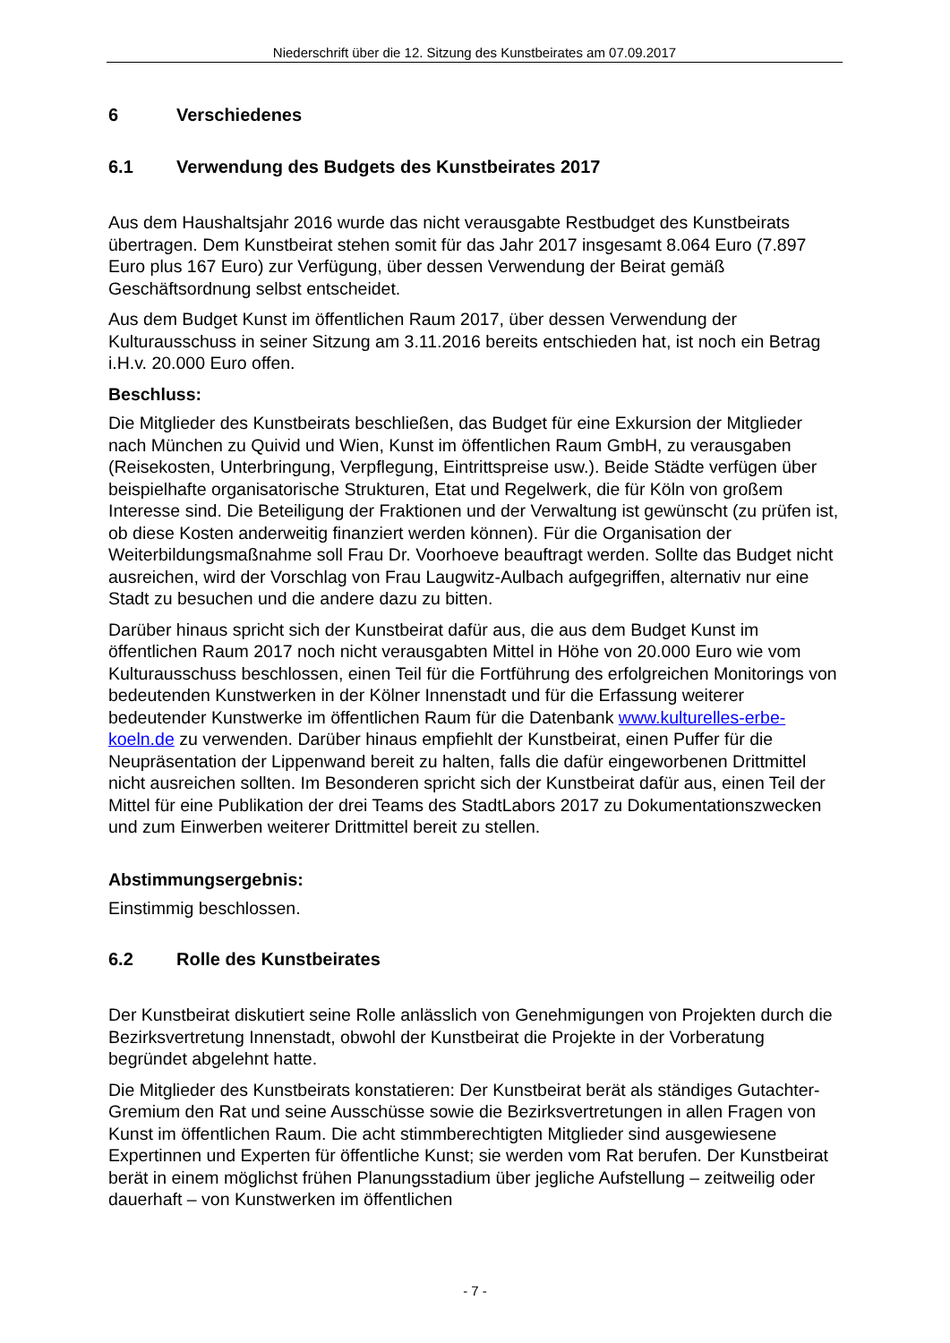Niederschrift über die 12. Sitzung des Kunstbeirates am 07.09.2017
6 Verschiedenes
6.1 Verwendung des Budgets des Kunstbeirates 2017
Aus dem Haushaltsjahr 2016 wurde das nicht verausgabte Restbudget des Kunstbeirats übertragen. Dem Kunstbeirat stehen somit für das Jahr 2017 insgesamt 8.064 Euro (7.897 Euro plus 167 Euro) zur Verfügung, über dessen Verwendung der Beirat gemäß Geschäftsordnung selbst entscheidet.
Aus dem Budget Kunst im öffentlichen Raum 2017, über dessen Verwendung der Kulturausschuss in seiner Sitzung am 3.11.2016 bereits entschieden hat, ist noch ein Betrag i.H.v. 20.000 Euro offen.
Beschluss:
Die Mitglieder des Kunstbeirats beschließen, das Budget für eine Exkursion der Mitglieder nach München zu Quivid und Wien, Kunst im öffentlichen Raum GmbH, zu verausgaben (Reisekosten, Unterbringung, Verpflegung, Eintrittspreise usw.). Beide Städte verfügen über beispielhafte organisatorische Strukturen, Etat und Regelwerk, die für Köln von großem Interesse sind. Die Beteiligung der Fraktionen und der Verwaltung ist gewünscht (zu prüfen ist, ob diese Kosten anderweitig finanziert werden können). Für die Organisation der Weiterbildungsmaßnahme soll Frau Dr. Voorhoeve beauftragt werden. Sollte das Budget nicht ausreichen, wird der Vorschlag von Frau Laugwitz-Aulbach aufgegriffen, alternativ nur eine Stadt zu besuchen und die andere dazu zu bitten.
Darüber hinaus spricht sich der Kunstbeirat dafür aus, die aus dem Budget Kunst im öffentlichen Raum 2017 noch nicht verausgabten Mittel in Höhe von 20.000 Euro wie vom Kulturausschuss beschlossen, einen Teil für die Fortführung des erfolgreichen Monitorings von bedeutenden Kunstwerken in der Kölner Innenstadt und für die Erfassung weiterer bedeutender Kunstwerke im öffentlichen Raum für die Datenbank www.kulturelles-erbe-koeln.de zu verwenden. Darüber hinaus empfiehlt der Kunstbeirat, einen Puffer für die Neupräsentation der Lippenwand bereit zu halten, falls die dafür eingeworbenen Drittmittel nicht ausreichen sollten. Im Besonderen spricht sich der Kunstbeirat dafür aus, einen Teil der Mittel für eine Publikation der drei Teams des StadtLabors 2017 zu Dokumentationszwecken und zum Einwerben weiterer Drittmittel bereit zu stellen.
Abstimmungsergebnis:
Einstimmig beschlossen.
6.2 Rolle des Kunstbeirates
Der Kunstbeirat diskutiert seine Rolle anlässlich von Genehmigungen von Projekten durch die Bezirksvertretung Innenstadt, obwohl der Kunstbeirat die Projekte in der Vorberatung begründet abgelehnt hatte.
Die Mitglieder des Kunstbeirats konstatieren: Der Kunstbeirat berät als ständiges Gutachter-Gremium den Rat und seine Ausschüsse sowie die Bezirksvertretungen in allen Fragen von Kunst im öffentlichen Raum. Die acht stimmberechtigten Mitglieder sind ausgewiesene Expertinnen und Experten für öffentliche Kunst; sie werden vom Rat berufen. Der Kunstbeirat berät in einem möglichst frühen Planungsstadium über jegliche Aufstellung – zeitweilig oder dauerhaft – von Kunstwerken im öffentlichen
- 7 -